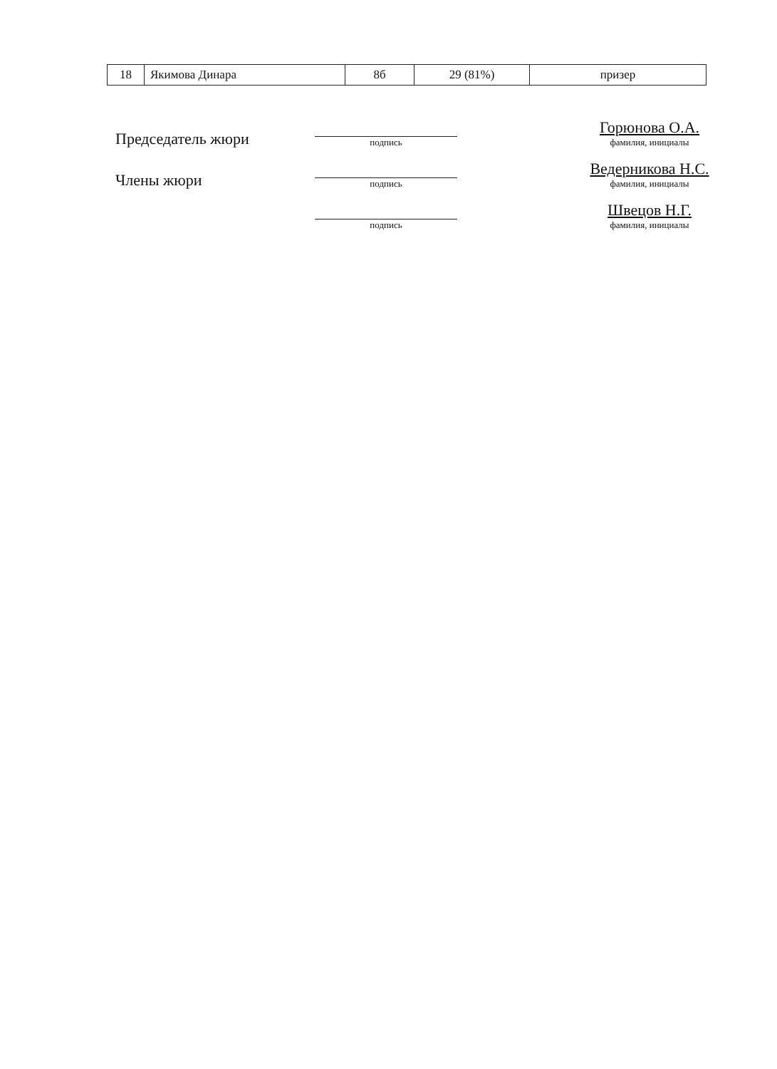| 18 | Якимова Динара | 8б | 29 (81%) | призер |
Председатель жюри
подпись
Горюнова О.А.
фамилия, инициалы
Члены жюри
подпись
Ведерникова Н.С.
фамилия, инициалы
подпись
Швецов Н.Г.
фамилия, инициалы